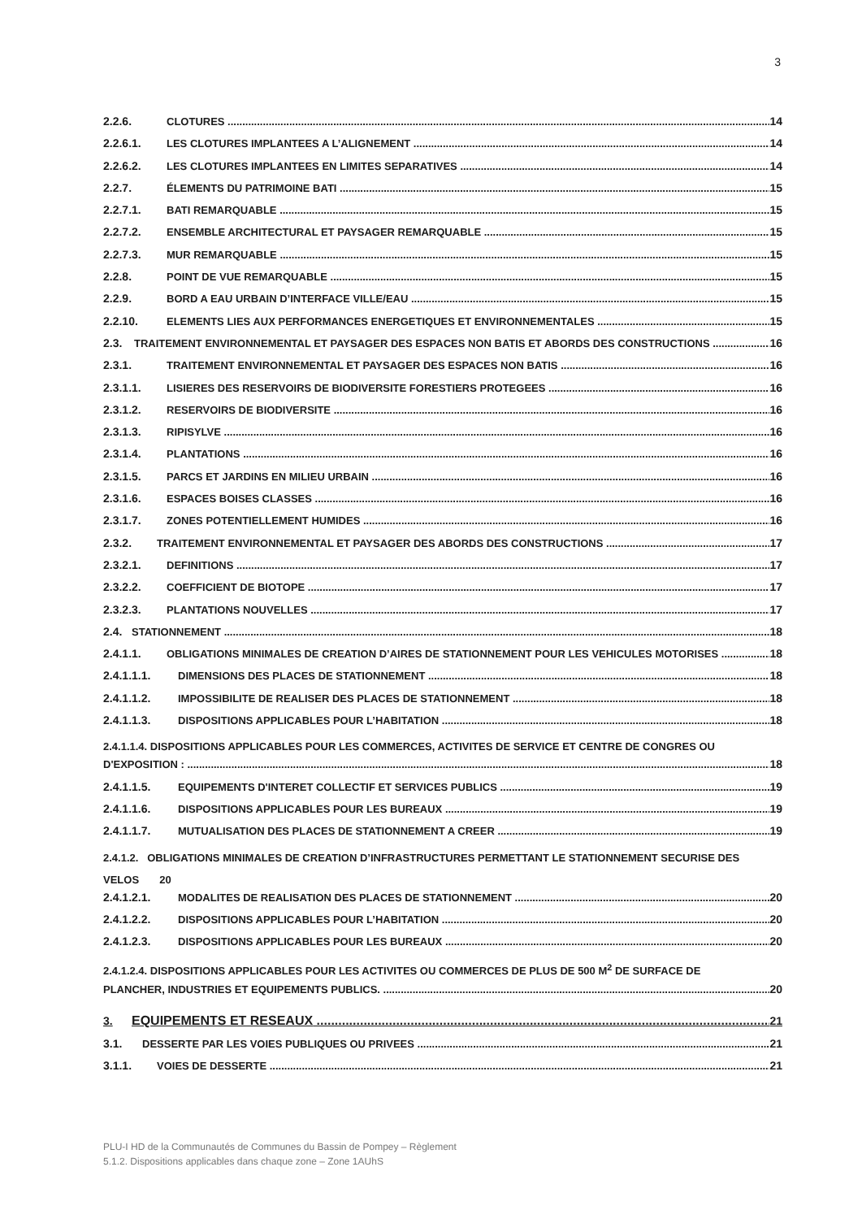3
2.2.6. CLOTURES 14
2.2.6.1. LES CLOTURES IMPLANTEES A L’ALIGNEMENT 14
2.2.6.2. LES CLOTURES IMPLANTEES EN LIMITES SEPARATIVES 14
2.2.7. ÉLEMENTS DU PATRIMOINE BATI 15
2.2.7.1. BATI REMARQUABLE 15
2.2.7.2. ENSEMBLE ARCHITECTURAL ET PAYSAGER REMARQUABLE 15
2.2.7.3. MUR REMARQUABLE 15
2.2.8. POINT DE VUE REMARQUABLE 15
2.2.9. BORD A EAU URBAIN D’INTERFACE VILLE/EAU 15
2.2.10. ELEMENTS LIES AUX PERFORMANCES ENERGETIQUES ET ENVIRONNEMENTALES 15
2.3. TRAITEMENT ENVIRONNEMENTAL ET PAYSAGER DES ESPACES NON BATIS ET ABORDS DES CONSTRUCTIONS 16
2.3.1. TRAITEMENT ENVIRONNEMENTAL ET PAYSAGER DES ESPACES NON BATIS 16
2.3.1.1. LISIERES DES RESERVOIRS DE BIODIVERSITE FORESTIERS PROTEGEES 16
2.3.1.2. RESERVOIRS DE BIODIVERSITE 16
2.3.1.3. RIPISYLVE 16
2.3.1.4. PLANTATIONS 16
2.3.1.5. PARCS ET JARDINS EN MILIEU URBAIN 16
2.3.1.6. ESPACES BOISES CLASSES 16
2.3.1.7. ZONES POTENTIELLEMENT HUMIDES 16
2.3.2. TRAITEMENT ENVIRONNEMENTAL ET PAYSAGER DES ABORDS DES CONSTRUCTIONS 17
2.3.2.1. DEFINITIONS 17
2.3.2.2. COEFFICIENT DE BIOTOPE 17
2.3.2.3. PLANTATIONS NOUVELLES 17
2.4. STATIONNEMENT 18
2.4.1.1. OBLIGATIONS MINIMALES DE CREATION D’AIRES DE STATIONNEMENT POUR LES VEHICULES MOTORISES 18
2.4.1.1.1. DIMENSIONS DES PLACES DE STATIONNEMENT 18
2.4.1.1.2. IMPOSSIBILITE DE REALISER DES PLACES DE STATIONNEMENT 18
2.4.1.1.3. DISPOSITIONS APPLICABLES POUR L’HABITATION 18
2.4.1.1.4. DISPOSITIONS APPLICABLES POUR LES COMMERCES, ACTIVITES DE SERVICE ET CENTRE DE CONGRES OU
D'EXPOSITION : 18
2.4.1.1.5. EQUIPEMENTS D'INTERET COLLECTIF ET SERVICES PUBLICS 19
2.4.1.1.6. DISPOSITIONS APPLICABLES POUR LES BUREAUX 19
2.4.1.1.7. MUTUALISATION DES PLACES DE STATIONNEMENT A CREER 19
2.4.1.2. OBLIGATIONS MINIMALES DE CREATION D’INFRASTRUCTURES PERMETTANT LE STATIONNEMENT SECURISE DES
VELOS 20
2.4.1.2.1. MODALITES DE REALISATION DES PLACES DE STATIONNEMENT 20
2.4.1.2.2. DISPOSITIONS APPLICABLES POUR L’HABITATION 20
2.4.1.2.3. DISPOSITIONS APPLICABLES POUR LES BUREAUX 20
2.4.1.2.4. DISPOSITIONS APPLICABLES POUR LES ACTIVITES OU COMMERCES DE PLUS DE 500 M<sup>2</sup> DE SURFACE DE
PLANCHER, INDUSTRIES ET EQUIPEMENTS PUBLICS. 20
3. EQUIPEMENTS ET RESEAUX 21
3.1. DESSERTE PAR LES VOIES PUBLIQUES OU PRIVEES 21
3.1.1. VOIES DE DESSERTE 21
PLU-I HD de la Communautés de Communes du Bassin de Pompey – Règlement
5.1.2. Dispositions applicables dans chaque zone – Zone 1AUhS